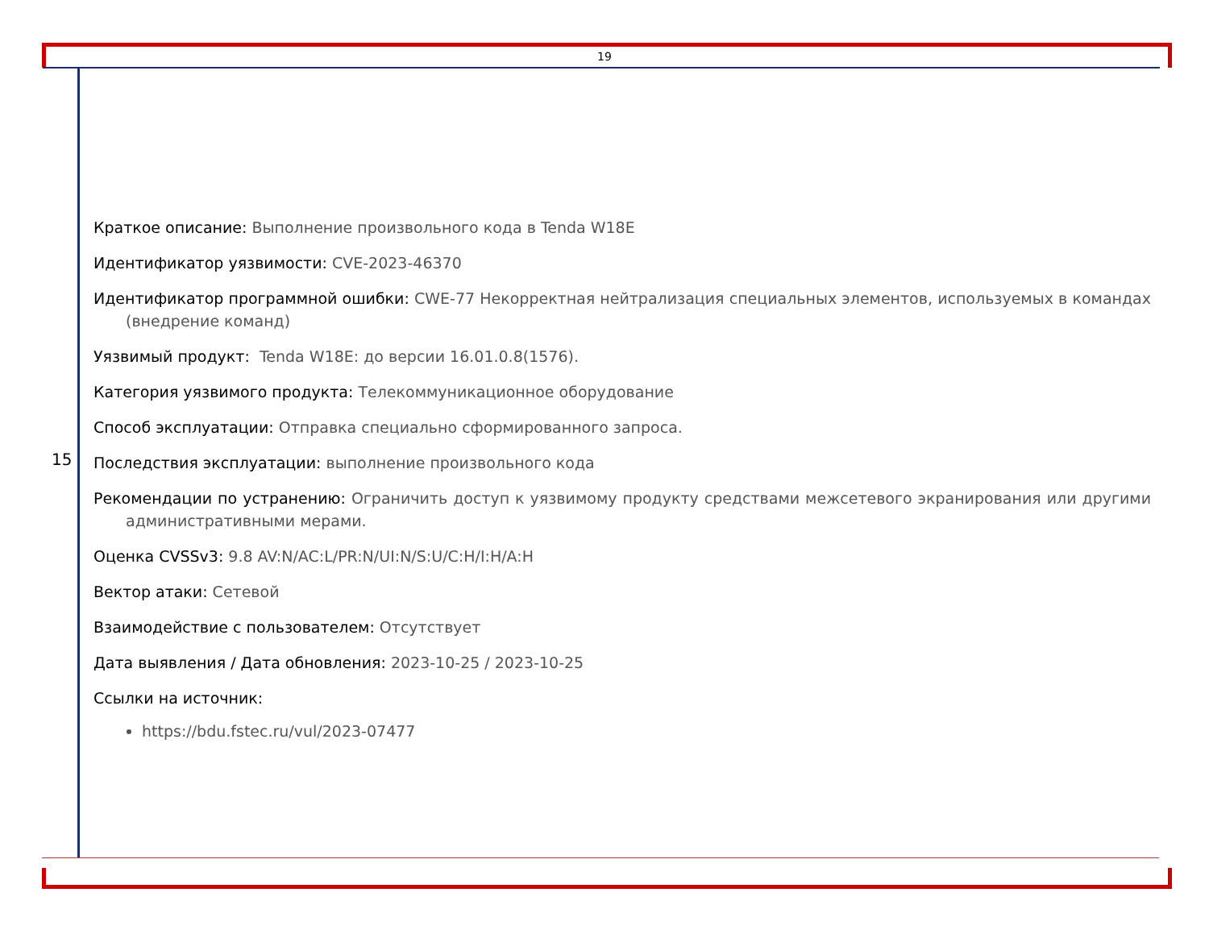19
15
Краткое описание: Выполнение произвольного кода в Tenda W18E
Идентификатор уязвимости: CVE-2023-46370
Идентификатор программной ошибки: CWE-77 Некорректная нейтрализация специальных элементов, используемых в командах (внедрение команд)
Уязвимый продукт: Tenda W18E: до версии 16.01.0.8(1576).
Категория уязвимого продукта: Телекоммуникационное оборудование
Способ эксплуатации: Отправка специально сформированного запроса.
Последствия эксплуатации: выполнение произвольного кода
Рекомендации по устранению: Ограничить доступ к уязвимому продукту средствами межсетевого экранирования или другими административными мерами.
Оценка CVSSv3: 9.8 AV:N/AC:L/PR:N/UI:N/S:U/C:H/I:H/A:H
Вектор атаки: Сетевой
Взаимодействие с пользователем: Отсутствует
Дата выявления / Дата обновления: 2023-10-25 / 2023-10-25
Ссылки на источник:
https://bdu.fstec.ru/vul/2023-07477